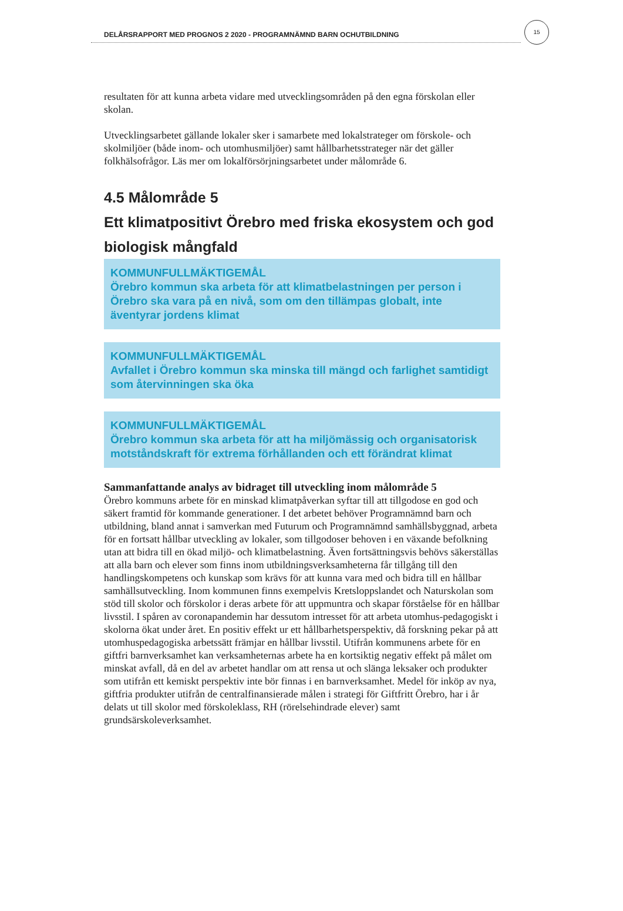DELÅRSRAPPORT MED PROGNOS 2 2020 - PROGRAMNÄMND BARN OCHUTBILDNING
15
resultaten för att kunna arbeta vidare med utvecklingsområden på den egna förskolan eller skolan.
Utvecklingsarbetet gällande lokaler sker i samarbete med lokalstrateger om förskole- och skolmiljöer (både inom- och utomhusmiljöer) samt hållbarhetsstrateger när det gäller folkhälsofrågor. Läs mer om lokalförsörjningsarbetet under målområde 6.
4.5 Målområde 5
Ett klimatpositivt Örebro med friska ekosystem och god biologisk mångfald
KOMMUNFULLMÄKTIGEMÅL
Örebro kommun ska arbeta för att klimatbelastningen per person i Örebro ska vara på en nivå, som om den tillämpas globalt, inte äventyrar jordens klimat
KOMMUNFULLMÄKTIGEMÅL
Avfallet i Örebro kommun ska minska till mängd och farlighet samtidigt som återvinningen ska öka
KOMMUNFULLMÄKTIGEMÅL
Örebro kommun ska arbeta för att ha miljömässig och organisatorisk motståndskraft för extrema förhållanden och ett förändrat klimat
Sammanfattande analys av bidraget till utveckling inom målområde 5
Örebro kommuns arbete för en minskad klimatpåverkan syftar till att tillgodose en god och säkert framtid för kommande generationer. I det arbetet behöver Programnämnd barn och utbildning, bland annat i samverkan med Futurum och Programnämnd samhällsbyggnad, arbeta för en fortsatt hållbar utveckling av lokaler, som tillgodoser behoven i en växande befolkning utan att bidra till en ökad miljö- och klimatbelastning. Även fortsättningsvis behövs säkerställas att alla barn och elever som finns inom utbildningsverksamheterna får tillgång till den handlingskompetens och kunskap som krävs för att kunna vara med och bidra till en hållbar samhällsutveckling. Inom kommunen finns exempelvis Kretsloppslandet och Naturskolan som stöd till skolor och förskolor i deras arbete för att uppmuntra och skapar förståelse för en hållbar livsstil. I spåren av coronapandemin har dessutom intresset för att arbeta utomhus-pedagogiskt i skolorna ökat under året. En positiv effekt ur ett hållbarhetsperspektiv, då forskning pekar på att utomhuspedagogiska arbetssätt främjar en hållbar livsstil. Utifrån kommunens arbete för en giftfri barnverksamhet kan verksamheternas arbete ha en kortsiktig negativ effekt på målet om minskat avfall, då en del av arbetet handlar om att rensa ut och slänga leksaker och produkter som utifrån ett kemiskt perspektiv inte bör finnas i en barnverksamhet. Medel för inköp av nya, giftfria produkter utifrån de centralfinansierade målen i strategi för Giftfritt Örebro, har i år delats ut till skolor med förskoleklass, RH (rörelsehindrade elever) samt grundsärskoleverksamhet.